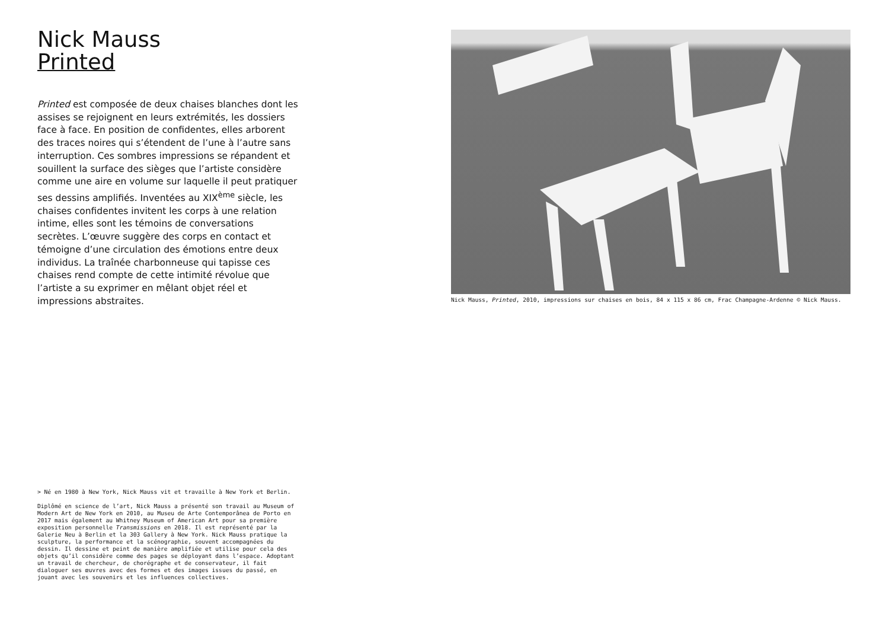Nick Mauss
Printed
Printed est composée de deux chaises blanches dont les assises se rejoignent en leurs extrémités, les dossiers face à face. En position de confidentes, elles arborent des traces noires qui s’étendent de l’une à l’autre sans interruption. Ces sombres impressions se répandent et souillent la surface des sièges que l’artiste considère comme une aire en volume sur laquelle il peut pratiquer ses dessins amplifiés. Inventées au XIX<sup>ème</sup> siècle, les chaises confidentes invitent les corps à une relation intime, elles sont les témoins de conversations secrètes. L’œuvre suggère des corps en contact et témoigne d’une circulation des émotions entre deux individus. La traînée charbonneuse qui tapisse ces chaises rend compte de cette intimité révolue que l’artiste a su exprimer en mêlant objet réel et impressions abstraites.
Nick Mauss, Printed, 2010, impressions sur chaises en bois, 84 x 115 x 86 cm, Frac Champagne-Ardenne © Nick Mauss.
> Né en 1980 à New York, Nick Mauss vit et travaille à New York et Berlin.
Diplômé en science de l’art, Nick Mauss a présenté son travail au Museum of Modern Art de New York en 2010, au Museu de Arte Contemporânea de Porto en 2017 mais également au Whitney Museum of American Art pour sa première exposition personnelle Transmissions en 2018. Il est représenté par la Galerie Neu à Berlin et la 303 Gallery à New York. Nick Mauss pratique la sculpture, la performance et la scénographie, souvent accompagnées du dessin. Il dessine et peint de manière amplifiée et utilise pour cela des objets qu’il considère comme des pages se déployant dans l’espace. Adoptant un travail de chercheur, de chorégraphe et de conservateur, il fait dialoguer ses œuvres avec des formes et des images issues du passé, en jouant avec les souvenirs et les influences collectives.